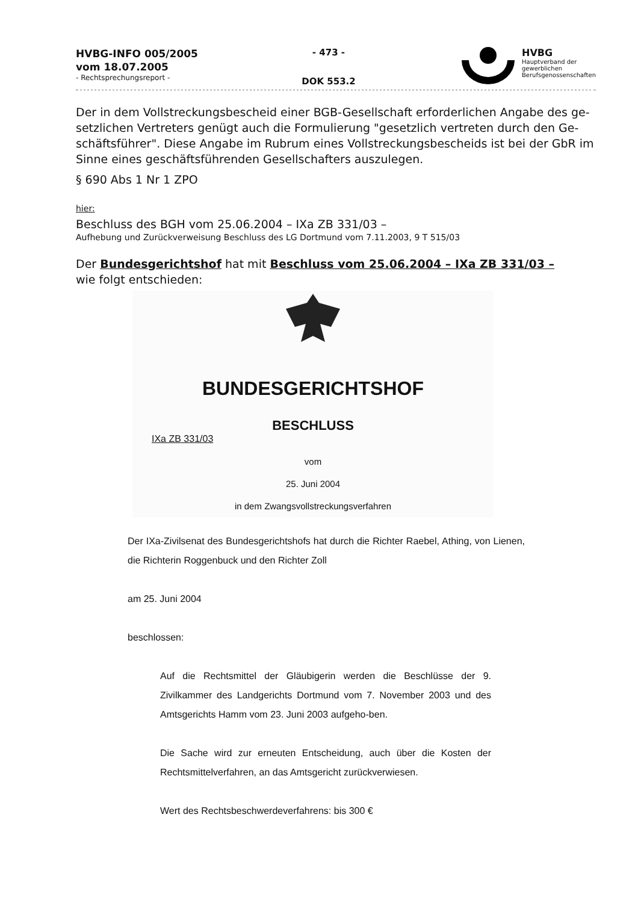HVBG-INFO 005/2005
vom 18.07.2005
- Rechtsprechungsreport -
- 473 -
DOK 553.2
HVBG
Hauptverband der
gewerblichen
Berufsgenossenschaften
Der in dem Vollstreckungsbescheid einer BGB-Gesellschaft erforderlichen Angabe des ge-setzlichen Vertreters genügt auch die Formulierung "gesetzlich vertreten durch den Ge-schäftsführer". Diese Angabe im Rubrum eines Vollstreckungsbescheids ist bei der GbR im Sinne eines geschäftsführenden Gesellschafters auszulegen.
§ 690 Abs 1 Nr 1 ZPO
hier:
Beschluss des BGH vom 25.06.2004 – IXa ZB 331/03 –
Aufhebung und Zurückverweisung Beschluss des LG Dortmund vom 7.11.2003, 9 T 515/03
Der Bundesgerichtshof hat mit Beschluss vom 25.06.2004 – IXa ZB 331/03 –
wie folgt entschieden:
BUNDESGERICHTSHOF
BESCHLUSS
IXa ZB 331/03
vom
25. Juni 2004
in dem Zwangsvollstreckungsverfahren
Der IXa-Zivilsenat des Bundesgerichtshofs hat durch die Richter Raebel, Athing, von Lienen, die Richterin Roggenbuck und den Richter Zoll
am 25. Juni 2004
beschlossen:
Auf die Rechtsmittel der Gläubigerin werden die Beschlüsse der 9. Zivilkammer des Landgerichts Dortmund vom 7. November 2003 und des Amtsgerichts Hamm vom 23. Juni 2003 aufgeho-ben.
Die Sache wird zur erneuten Entscheidung, auch über die Kosten der Rechtsmittelverfahren, an das Amtsgericht zurückverwiesen.
Wert des Rechtsbeschwerdeverfahrens: bis 300 €